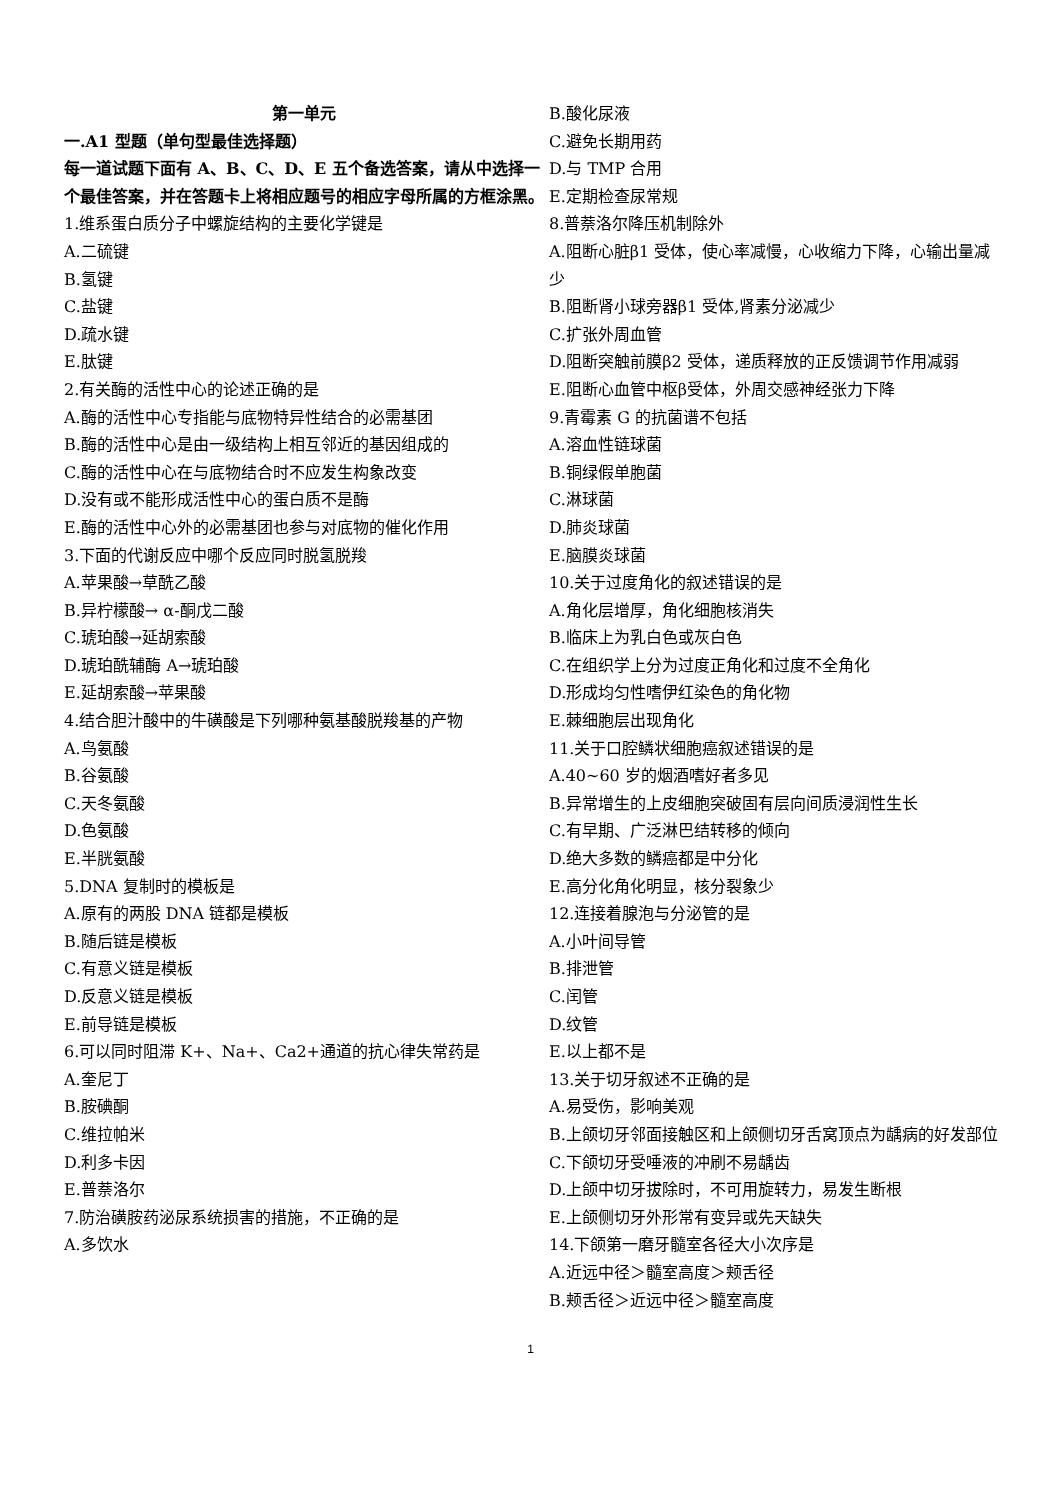第一单元
一.A1 型题（单句型最佳选择题）
每一道试题下面有 A、B、C、D、E 五个备选答案，请从中选择一个最佳答案，并在答题卡上将相应题号的相应字母所属的方框涂黑。
1.维系蛋白质分子中螺旋结构的主要化学键是
A.二硫键
B.氢键
C.盐键
D.疏水键
E.肽键
2.有关酶的活性中心的论述正确的是
A.酶的活性中心专指能与底物特异性结合的必需基团
B.酶的活性中心是由一级结构上相互邻近的基因组成的
C.酶的活性中心在与底物结合时不应发生构象改变
D.没有或不能形成活性中心的蛋白质不是酶
E.酶的活性中心外的必需基团也参与对底物的催化作用
3.下面的代谢反应中哪个反应同时脱氢脱羧
A.苹果酸→草酰乙酸
B.异柠檬酸→ α-酮戊二酸
C.琥珀酸→延胡索酸
D.琥珀酰辅酶 A→琥珀酸
E.延胡索酸→苹果酸
4.结合胆汁酸中的牛磺酸是下列哪种氨基酸脱羧基的产物
A.鸟氨酸
B.谷氨酸
C.天冬氨酸
D.色氨酸
E.半胱氨酸
5.DNA 复制时的模板是
A.原有的两股 DNA 链都是模板
B.随后链是模板
C.有意义链是模板
D.反意义链是模板
E.前导链是模板
6.可以同时阻滞 K+、Na+、Ca2+通道的抗心律失常药是
A.奎尼丁
B.胺碘酮
C.维拉帕米
D.利多卡因
E.普萘洛尔
7.防治磺胺药泌尿系统损害的措施，不正确的是
A.多饮水
B.酸化尿液
C.避免长期用药
D.与 TMP 合用
E.定期检查尿常规
8.普萘洛尔降压机制除外
A.阻断心脏β1 受体，使心率减慢，心收缩力下降，心输出量减少
B.阻断肾小球旁器β1 受体,肾素分泌减少
C.扩张外周血管
D.阻断突触前膜β2 受体，递质释放的正反馈调节作用减弱
E.阻断心血管中枢β受体，外周交感神经张力下降
9.青霉素 G 的抗菌谱不包括
A.溶血性链球菌
B.铜绿假单胞菌
C.淋球菌
D.肺炎球菌
E.脑膜炎球菌
10.关于过度角化的叙述错误的是
A.角化层增厚，角化细胞核消失
B.临床上为乳白色或灰白色
C.在组织学上分为过度正角化和过度不全角化
D.形成均匀性嗜伊红染色的角化物
E.棘细胞层出现角化
11.关于口腔鳞状细胞癌叙述错误的是
A.40~60 岁的烟酒嗜好者多见
B.异常增生的上皮细胞突破固有层向间质浸润性生长
C.有早期、广泛淋巴结转移的倾向
D.绝大多数的鳞癌都是中分化
E.高分化角化明显，核分裂象少
12.连接着腺泡与分泌管的是
A.小叶间导管
B.排泄管
C.闰管
D.纹管
E.以上都不是
13.关于切牙叙述不正确的是
A.易受伤，影响美观
B.上颌切牙邻面接触区和上颌侧切牙舌窝顶点为龋病的好发部位
C.下颌切牙受唾液的冲刷不易龋齿
D.上颌中切牙拔除时，不可用旋转力，易发生断根
E.上颌侧切牙外形常有变异或先天缺失
14.下颌第一磨牙髓室各径大小次序是
A.近远中径＞髓室高度＞颊舌径
B.颊舌径＞近远中径＞髓室高度
1